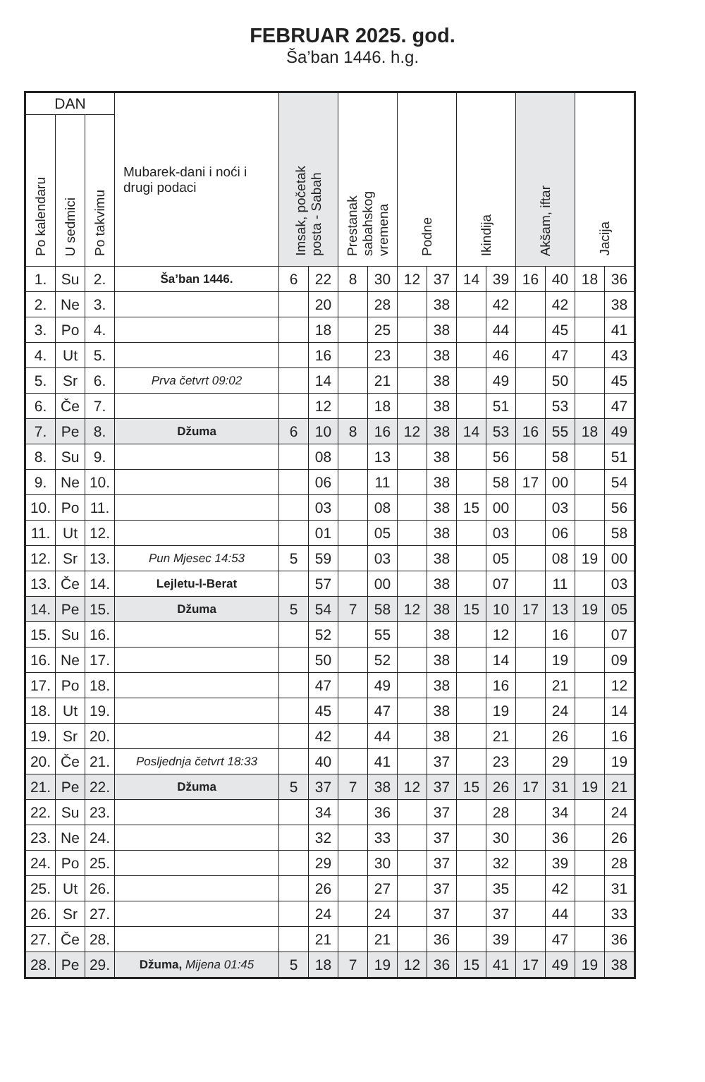FEBRUAR 2025. god.
Ša’ban 1446. h.g.
| DAN | | | Mubarek-dani i noći i drugi podaci | Imsak, početak posta - Sabah | | Prestanak sabahskog vremena | | Podne | | Ikindija | | Akšam, iftar | | Jacija | |
| --- | --- | --- | --- | --- | --- | --- | --- | --- | --- | --- | --- | --- | --- | --- | --- |
| Po kalendaru | U sedmici | Po takvimu | | | | | | | | | | | | | |
| 1. | Su | 2. | Ša’ban 1446. | 6 | 22 | 8 | 30 | 12 | 37 | 14 | 39 | 16 | 40 | 18 | 36 |
| 2. | Ne | 3. | | | 20 | | 28 | | 38 | | 42 | | 42 | | 38 |
| 3. | Po | 4. | | | 18 | | 25 | | 38 | | 44 | | 45 | | 41 |
| 4. | Ut | 5. | | | 16 | | 23 | | 38 | | 46 | | 47 | | 43 |
| 5. | Sr | 6. | Prva četvrt 09:02 | | 14 | | 21 | | 38 | | 49 | | 50 | | 45 |
| 6. | Če | 7. | | | 12 | | 18 | | 38 | | 51 | | 53 | | 47 |
| 7. | Pe | 8. | Džuma | 6 | 10 | 8 | 16 | 12 | 38 | 14 | 53 | 16 | 55 | 18 | 49 |
| 8. | Su | 9. | | | 08 | | 13 | | 38 | | 56 | | 58 | | 51 |
| 9. | Ne | 10. | | | 06 | | 11 | | 38 | | 58 | 17 | 00 | | 54 |
| 10. | Po | 11. | | | 03 | | 08 | | 38 | 15 | 00 | | 03 | | 56 |
| 11. | Ut | 12. | | | 01 | | 05 | | 38 | | 03 | | 06 | | 58 |
| 12. | Sr | 13. | Pun Mjesec 14:53 | 5 | 59 | | 03 | | 38 | | 05 | | 08 | 19 | 00 |
| 13. | Če | 14. | Lejletu-l-Berat | | 57 | | 00 | | 38 | | 07 | | 11 | | 03 |
| 14. | Pe | 15. | Džuma | 5 | 54 | 7 | 58 | 12 | 38 | 15 | 10 | 17 | 13 | 19 | 05 |
| 15. | Su | 16. | | | 52 | | 55 | | 38 | | 12 | | 16 | | 07 |
| 16. | Ne | 17. | | | 50 | | 52 | | 38 | | 14 | | 19 | | 09 |
| 17. | Po | 18. | | | 47 | | 49 | | 38 | | 16 | | 21 | | 12 |
| 18. | Ut | 19. | | | 45 | | 47 | | 38 | | 19 | | 24 | | 14 |
| 19. | Sr | 20. | | | 42 | | 44 | | 38 | | 21 | | 26 | | 16 |
| 20. | Če | 21. | Posljednja četvrt 18:33 | | 40 | | 41 | | 37 | | 23 | | 29 | | 19 |
| 21. | Pe | 22. | Džuma | 5 | 37 | 7 | 38 | 12 | 37 | 15 | 26 | 17 | 31 | 19 | 21 |
| 22. | Su | 23. | | | 34 | | 36 | | 37 | | 28 | | 34 | | 24 |
| 23. | Ne | 24. | | | 32 | | 33 | | 37 | | 30 | | 36 | | 26 |
| 24. | Po | 25. | | | 29 | | 30 | | 37 | | 32 | | 39 | | 28 |
| 25. | Ut | 26. | | | 26 | | 27 | | 37 | | 35 | | 42 | | 31 |
| 26. | Sr | 27. | | | 24 | | 24 | | 37 | | 37 | | 44 | | 33 |
| 27. | Če | 28. | | | 21 | | 21 | | 36 | | 39 | | 47 | | 36 |
| 28. | Pe | 29. | Džuma, Mijena 01:45 | 5 | 18 | 7 | 19 | 12 | 36 | 15 | 41 | 17 | 49 | 19 | 38 |